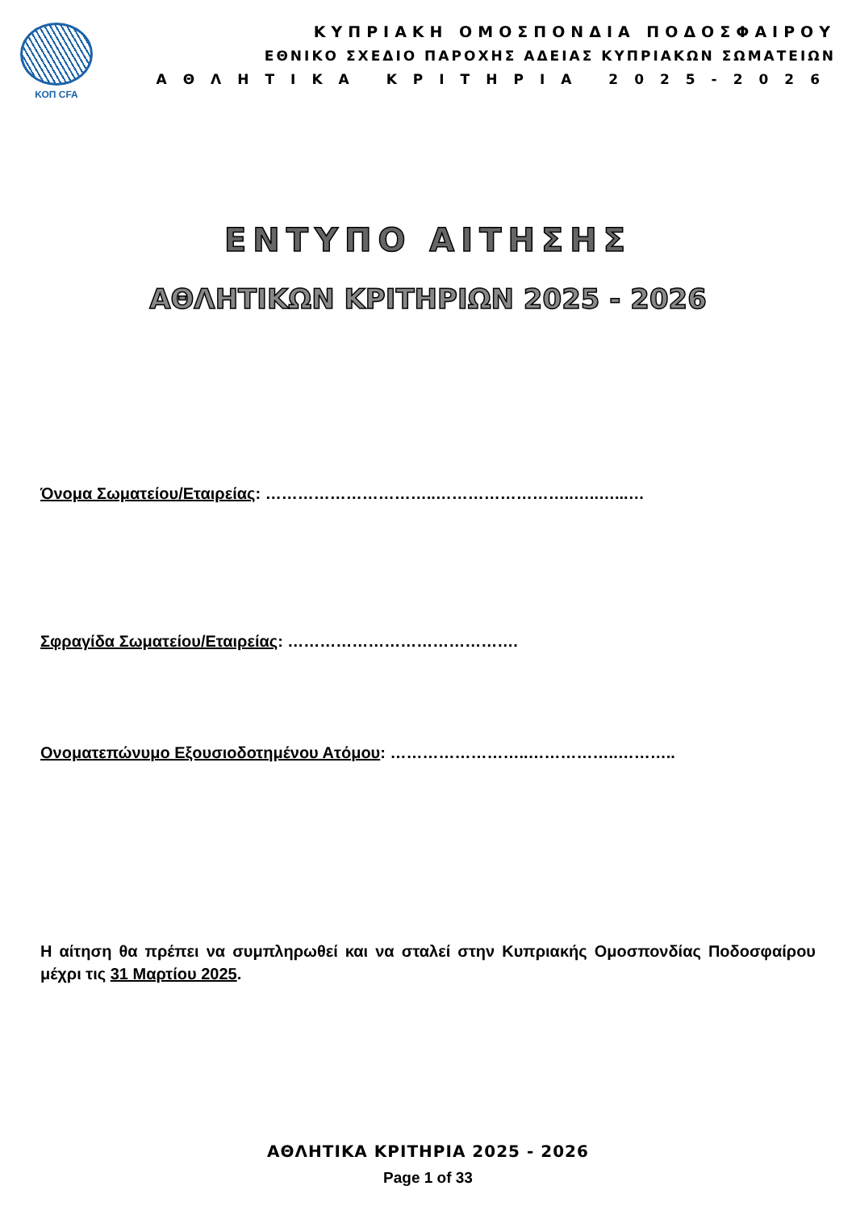ΚΟΠ CFA
ΚΥΠΡΙΑΚΗ ΟΜΟΣΠΟΝΔΙΑ ΠΟΔΟΣΦΑΙΡΟΥ
ΕΘΝΙΚΟ ΣΧΕΔΙΟ ΠΑΡΟΧΗΣ ΑΔΕΙΑΣ ΚΥΠΡΙΑΚΩΝ ΣΩΜΑΤΕΙΩΝ
ΑΘΛΗΤΙΚΑ ΚΡΙΤΗΡΙΑ 2025-2026
ΕΝΤΥΠΟ ΑΙΤΗΣΗΣ
ΑΘΛΗΤΙΚΩΝ ΚΡΙΤΗΡΙΩΝ 2025 - 2026
Όνομα Σωματείου/Εταιρείας: …………………………..……………………..…..…...…
Σφραγίδα Σωματείου/Εταιρείας: …………………………………….
Ονοματεπώνυμο Εξουσιοδοτημένου Ατόμου: ……………………..……………..………..
Η αίτηση θα πρέπει να συμπληρωθεί και να σταλεί στην Κυπριακής Ομοσπονδίας Ποδοσφαίρου μέχρι τις 31 Μαρτίου 2025.
ΑΘΛΗΤΙΚΑ ΚΡΙΤΗΡΙΑ 2025 - 2026
Page 1 of 33